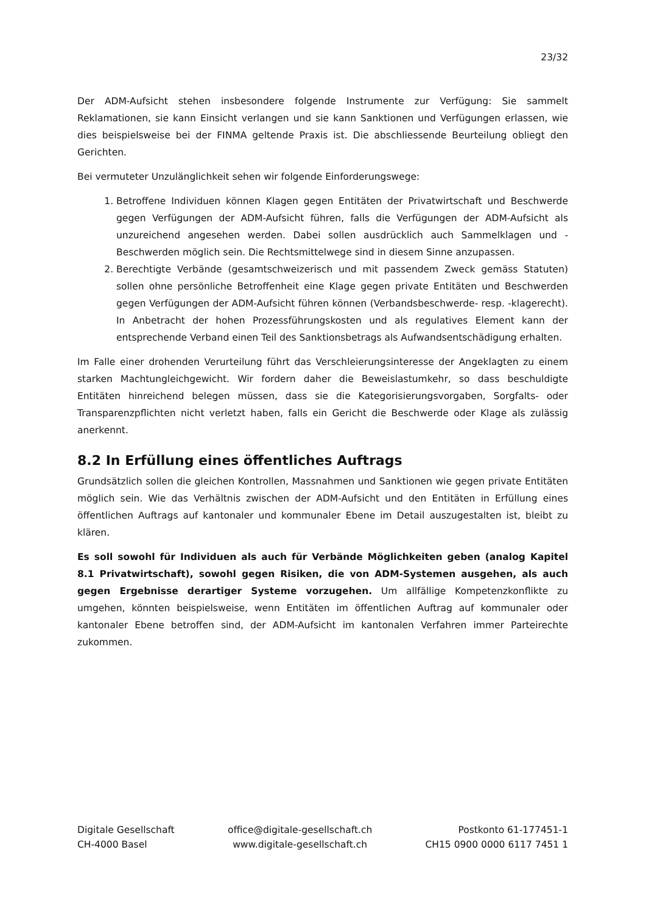23/32
Der ADM-Aufsicht stehen insbesondere folgende Instrumente zur Verfügung: Sie sammelt Reklamationen, sie kann Einsicht verlangen und sie kann Sanktionen und Verfügungen erlassen, wie dies beispielsweise bei der FINMA geltende Praxis ist. Die abschliessende Beurteilung obliegt den Gerichten.
Bei vermuteter Unzulänglichkeit sehen wir folgende Einforderungswege:
1. Betroffene Individuen können Klagen gegen Entitäten der Privatwirtschaft und Beschwerde gegen Verfügungen der ADM-Aufsicht führen, falls die Verfügungen der ADM-Aufsicht als unzureichend angesehen werden. Dabei sollen ausdrücklich auch Sammelklagen und -Beschwerden möglich sein. Die Rechtsmittelwege sind in diesem Sinne anzupassen.
2. Berechtigte Verbände (gesamtschweizerisch und mit passendem Zweck gemäss Statuten) sollen ohne persönliche Betroffenheit eine Klage gegen private Entitäten und Beschwerden gegen Verfügungen der ADM-Aufsicht führen können (Verbandsbeschwerde- resp. -klagerecht). In Anbetracht der hohen Prozessführungskosten und als regulatives Element kann der entsprechende Verband einen Teil des Sanktionsbetrags als Aufwandsentschädigung erhalten.
Im Falle einer drohenden Verurteilung führt das Verschleierungsinteresse der Angeklagten zu einem starken Machtungleichgewicht. Wir fordern daher die Beweislastumkehr, so dass beschuldigte Entitäten hinreichend belegen müssen, dass sie die Kategorisierungsvorgaben, Sorgfalts- oder Transparenzpflichten nicht verletzt haben, falls ein Gericht die Beschwerde oder Klage als zulässig anerkennt.
8.2 In Erfüllung eines öffentliches Auftrags
Grundsätzlich sollen die gleichen Kontrollen, Massnahmen und Sanktionen wie gegen private Entitäten möglich sein. Wie das Verhältnis zwischen der ADM-Aufsicht und den Entitäten in Erfüllung eines öffentlichen Auftrags auf kantonaler und kommunaler Ebene im Detail auszugestalten ist, bleibt zu klären.
Es soll sowohl für Individuen als auch für Verbände Möglichkeiten geben (analog Kapitel 8.1 Privatwirtschaft), sowohl gegen Risiken, die von ADM-Systemen ausgehen, als auch gegen Ergebnisse derartiger Systeme vorzugehen. Um allfällige Kompetenzkonflikte zu umgehen, könnten beispielsweise, wenn Entitäten im öffentlichen Auftrag auf kommunaler oder kantonaler Ebene betroffen sind, der ADM-Aufsicht im kantonalen Verfahren immer Parteirechte zukommen.
Digitale Gesellschaft
CH-4000 Basel
office@digitale-gesellschaft.ch
www.digitale-gesellschaft.ch
Postkonto 61-177451-1
CH15 0900 0000 6117 7451 1